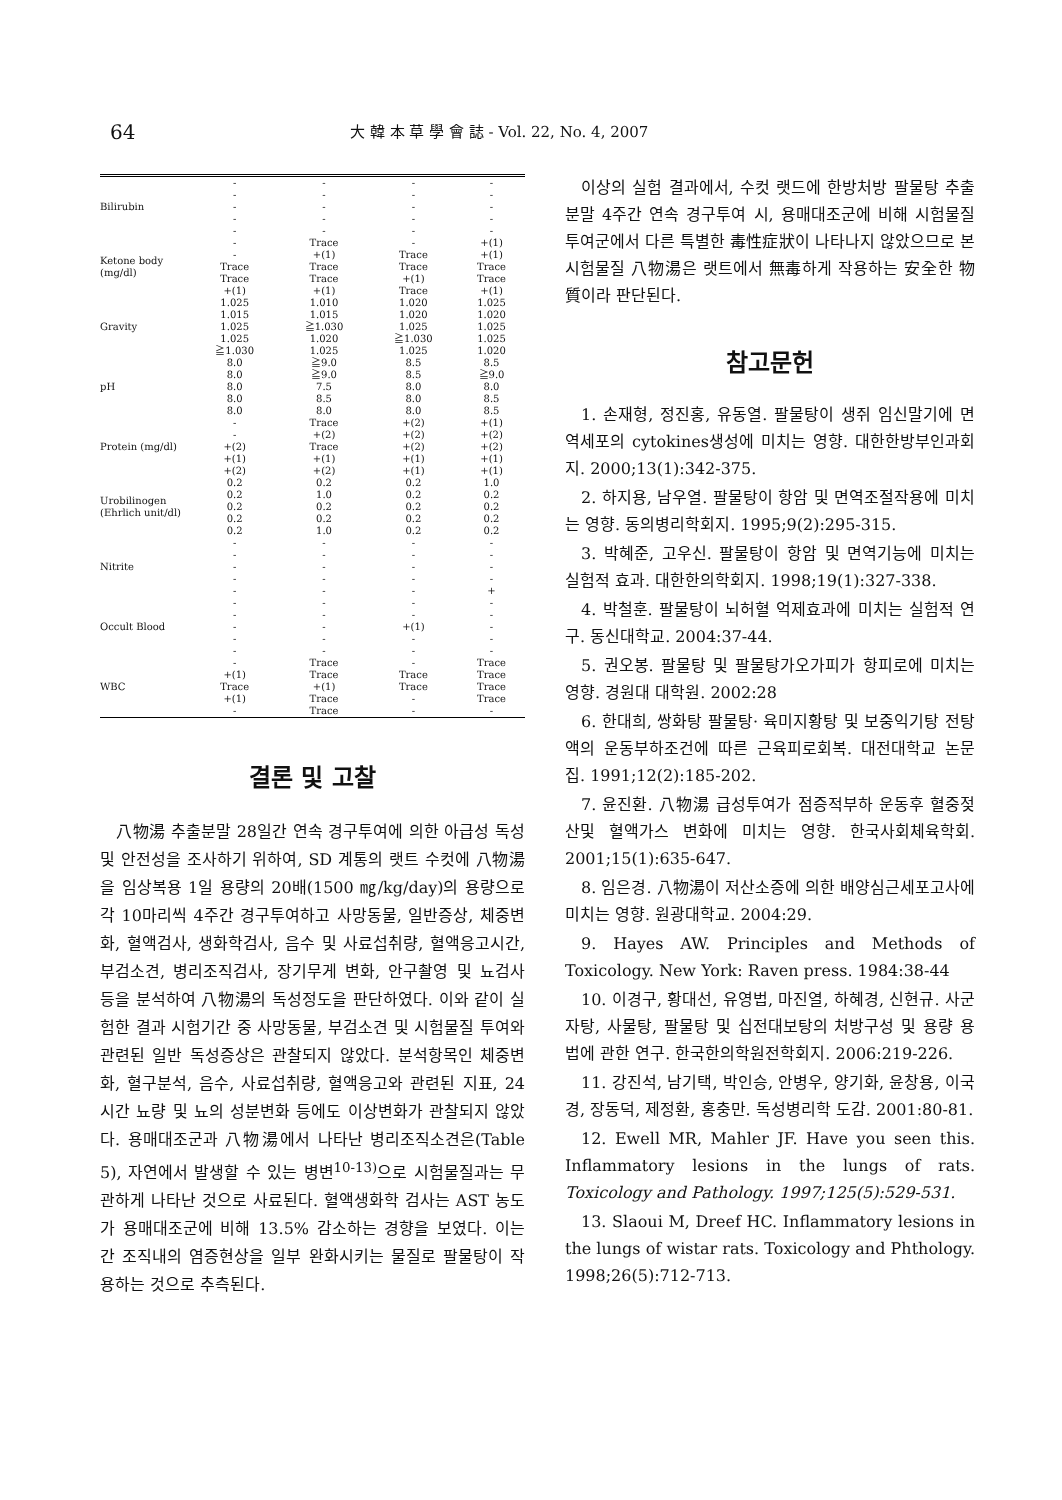64 大 韓 本 草 學 會 誌 - Vol. 22, No. 4, 2007
| Bilirubin | - - - - - | - - - - - | - - - - - | - - - - - |
| Ketone body (mg/dl) | - - Trace Trace +(1) | Trace +(1) Trace Trace +(1) | - Trace Trace +(1) Trace | +(1) +(1) Trace Trace +(1) |
| Gravity | 1.025 1.015 1.025 1.025 ≧1.030 | 1.010 1.015 ≧1.030 1.020 1.025 | 1.020 1.020 1.025 ≧1.030 1.025 | 1.025 1.020 1.025 1.025 1.020 |
| pH | 8.0 8.0 8.0 8.0 8.0 | ≧9.0 ≧9.0 7.5 8.5 8.0 | 8.5 8.5 8.0 8.0 8.0 | 8.5 ≧9.0 8.0 8.5 8.5 |
| Protein (mg/dl) | - - +(2) +(1) +(2) | Trace +(2) Trace +(1) +(2) | +(2) +(2) +(2) +(1) +(1) | +(1) +(2) +(2) +(1) +(1) |
| Urobilinogen (Ehrlich unit/dl) | 0.2 0.2 0.2 0.2 0.2 | 0.2 1.0 0.2 0.2 1.0 | 0.2 0.2 0.2 0.2 0.2 | 1.0 0.2 0.2 0.2 0.2 |
| Nitrite | - - - - - | - - - - - | - - - - - | - - - - + |
| Occult Blood | - - - - - | - - - - - | - - +(1) - - | - - - - - |
| WBC | - +(1) Trace +(1) - | Trace Trace +(1) Trace Trace | - Trace Trace - - | Trace Trace Trace Trace - |
결론 및 고찰
八物湯 추출분말 28일간 연속 경구투여에 의한 아급성 독성 및 안전성을 조사하기 위하여, SD 계통의 랫트 수컷에 八物湯을 임상복용 1일 용량의 20배(1500 ㎎/kg/day)의 용량으로 각 10마리씩 4주간 경구투여하고 사망동물, 일반증상, 체중변화, 혈액검사, 생화학검사, 음수 및 사료섭취량, 혈액응고시간, 부검소견, 병리조직검사, 장기무게 변화, 안구촬영 및 뇨검사 등을 분석하여 八物湯의 독성정도을 판단하였다. 이와 같이 실험한 결과 시험기간 중 사망동물, 부검소견 및 시험물질 투여와 관련된 일반 독성증상은 관찰되지 않았다. 분석항목인 체중변화, 혈구분석, 음수, 사료섭취량, 혈액응고와 관련된 지표, 24시간 뇨량 및 뇨의 성분변화 등에도 이상변화가 관찰되지 않았다. 용매대조군과 八物湯에서 나타난 병리조직소견은(Table 5), 자연에서 발생할 수 있는 병변<sup>10-13)</sup>으로 시험물질과는 무관하게 나타난 것으로 사료된다. 혈액생화학 검사는 AST 농도가 용매대조군에 비해 13.5% 감소하는 경향을 보였다. 이는 간 조직내의 염증현상을 일부 완화시키는 물질로 팔물탕이 작용하는 것으로 추측된다.
이상의 실험 결과에서, 수컷 랫드에 한방처방 팔물탕 추출분말 4주간 연속 경구투여 시, 용매대조군에 비해 시험물질 투여군에서 다른 특별한 毒性症狀이 나타나지 않았으므로 본 시험물질 八物湯은 랫트에서 無毒하게 작용하는 安全한 物質이라 판단된다.
참고문헌
1. 손재형, 정진홍, 유동열. 팔물탕이 생쥐 임신말기에 면역세포의 cytokines생성에 미치는 영향. 대한한방부인과회지. 2000;13(1):342-375.
2. 하지용, 남우열. 팔물탕이 항암 및 면역조절작용에 미치는 영향. 동의병리학회지. 1995;9(2):295-315.
3. 박혜준, 고우신. 팔물탕이 항암 및 면역기능에 미치는 실험적 효과. 대한한의학회지. 1998;19(1):327-338.
4. 박철훈. 팔물탕이 뇌허혈 억제효과에 미치는 실험적 연구. 동신대학교. 2004:37-44.
5. 권오봉. 팔물탕 및 팔물탕가오가피가 항피로에 미치는 영향. 경원대 대학원. 2002:28
6. 한대희, 쌍화탕 팔물탕· 육미지황탕 및 보중익기탕 전탕액의 운동부하조건에 따른 근육피로회복. 대전대학교 논문집. 1991;12(2):185-202.
7. 윤진환. 八物湯 급성투여가 점증적부하 운동후 혈중젖산및 혈액가스 변화에 미치는 영향. 한국사회체육학회. 2001;15(1):635-647.
8. 임은경. 八物湯이 저산소증에 의한 배양심근세포고사에 미치는 영향. 원광대학교. 2004:29.
9. Hayes AW. Principles and Methods of Toxicology. New York: Raven press. 1984:38-44
10. 이경구, 황대선, 유영법, 마진열, 하혜경, 신현규. 사군자탕, 사물탕, 팔물탕 및 십전대보탕의 처방구성 및 용량 용법에 관한 연구. 한국한의학원전학회지. 2006:219-226.
11. 강진석, 남기택, 박인승, 안병우, 양기화, 윤창용, 이국경, 장동덕, 제정환, 홍충만. 독성병리학 도감. 2001:80-81.
12. Ewell MR, Mahler JF. Have you seen this. Inflammatory lesions in the lungs of rats. Toxicology and Pathology. 1997;125(5):529-531.
13. Slaoui M, Dreef HC. Inflammatory lesions in the lungs of wistar rats. Toxicology and Phthology. 1998;26(5):712-713.